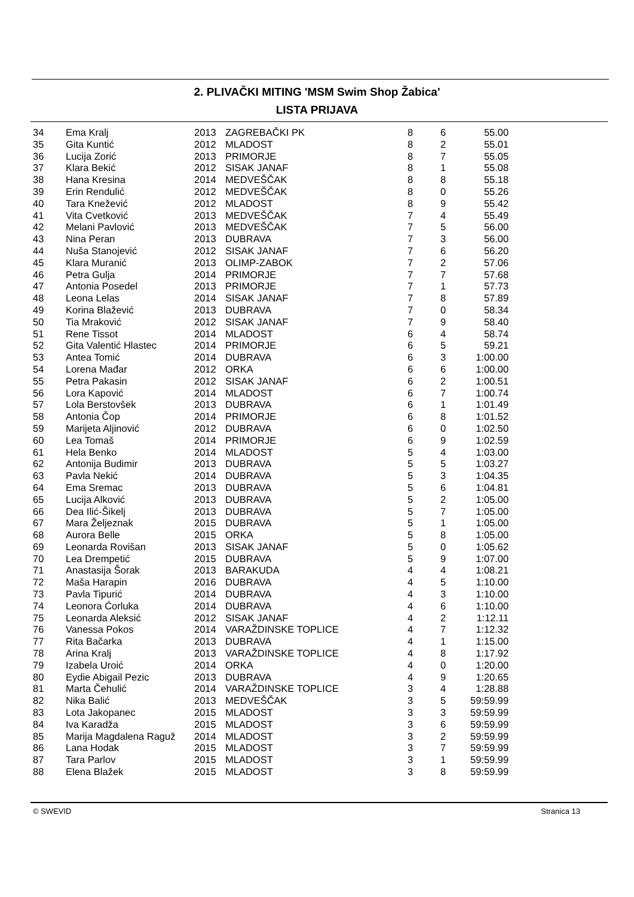2. PLIVAČKI MITING 'MSM Swim Shop Žabica'
LISTA PRIJAVA
| 34 | Ema Kralj | 2013 | ZAGREBAČKI PK | 8 | 6 | 55.00 |
| 35 | Gita Kuntić | 2012 | MLADOST | 8 | 2 | 55.01 |
| 36 | Lucija Zorić | 2013 | PRIMORJE | 8 | 7 | 55.05 |
| 37 | Klara Bekić | 2012 | SISAK JANAF | 8 | 1 | 55.08 |
| 38 | Hana Kresina | 2014 | MEDVEŠČAK | 8 | 8 | 55.18 |
| 39 | Erin Rendulić | 2012 | MEDVEŠČAK | 8 | 0 | 55.26 |
| 40 | Tara Knežević | 2012 | MLADOST | 8 | 9 | 55.42 |
| 41 | Vita Cvetković | 2013 | MEDVEŠČAK | 7 | 4 | 55.49 |
| 42 | Melani Pavlović | 2013 | MEDVEŠČAK | 7 | 5 | 56.00 |
| 43 | Nina Peran | 2013 | DUBRAVA | 7 | 3 | 56.00 |
| 44 | Nuša Stanojević | 2012 | SISAK JANAF | 7 | 6 | 56.20 |
| 45 | Klara Muranić | 2013 | OLIMP-ZABOK | 7 | 2 | 57.06 |
| 46 | Petra Gulja | 2014 | PRIMORJE | 7 | 7 | 57.68 |
| 47 | Antonia Posedel | 2013 | PRIMORJE | 7 | 1 | 57.73 |
| 48 | Leona Lelas | 2014 | SISAK JANAF | 7 | 8 | 57.89 |
| 49 | Korina Blažević | 2013 | DUBRAVA | 7 | 0 | 58.34 |
| 50 | Tia Mraković | 2012 | SISAK JANAF | 7 | 9 | 58.40 |
| 51 | Rene Tissot | 2014 | MLADOST | 6 | 4 | 58.74 |
| 52 | Gita Valentić Hlastec | 2014 | PRIMORJE | 6 | 5 | 59.21 |
| 53 | Antea Tomić | 2014 | DUBRAVA | 6 | 3 | 1:00.00 |
| 54 | Lorena Mađar | 2012 | ORKA | 6 | 6 | 1:00.00 |
| 55 | Petra Pakasin | 2012 | SISAK JANAF | 6 | 2 | 1:00.51 |
| 56 | Lora Kapović | 2014 | MLADOST | 6 | 7 | 1:00.74 |
| 57 | Lola Berstovšek | 2013 | DUBRAVA | 6 | 1 | 1:01.49 |
| 58 | Antonia Čop | 2014 | PRIMORJE | 6 | 8 | 1:01.52 |
| 59 | Marijeta Aljinović | 2012 | DUBRAVA | 6 | 0 | 1:02.50 |
| 60 | Lea Tomaš | 2014 | PRIMORJE | 6 | 9 | 1:02.59 |
| 61 | Hela Benko | 2014 | MLADOST | 5 | 4 | 1:03.00 |
| 62 | Antonija Budimir | 2013 | DUBRAVA | 5 | 5 | 1:03.27 |
| 63 | Pavla Nekić | 2014 | DUBRAVA | 5 | 3 | 1:04.35 |
| 64 | Ema Sremac | 2013 | DUBRAVA | 5 | 6 | 1:04.81 |
| 65 | Lucija Alković | 2013 | DUBRAVA | 5 | 2 | 1:05.00 |
| 66 | Dea Ilić-Šikelj | 2013 | DUBRAVA | 5 | 7 | 1:05.00 |
| 67 | Mara Željeznak | 2015 | DUBRAVA | 5 | 1 | 1:05.00 |
| 68 | Aurora Belle | 2015 | ORKA | 5 | 8 | 1:05.00 |
| 69 | Leonarda Rovišan | 2013 | SISAK JANAF | 5 | 0 | 1:05.62 |
| 70 | Lea Drempetić | 2015 | DUBRAVA | 5 | 9 | 1:07.00 |
| 71 | Anastasija Šorak | 2013 | BARAKUDA | 4 | 4 | 1:08.21 |
| 72 | Maša Harapin | 2016 | DUBRAVA | 4 | 5 | 1:10.00 |
| 73 | Pavla Tipurić | 2014 | DUBRAVA | 4 | 3 | 1:10.00 |
| 74 | Leonora Ćorluka | 2014 | DUBRAVA | 4 | 6 | 1:10.00 |
| 75 | Leonarda Aleksić | 2012 | SISAK JANAF | 4 | 2 | 1:12.11 |
| 76 | Vanessa Pokos | 2014 | VARAŽDINSKE TOPLICE | 4 | 7 | 1:12.32 |
| 77 | Rita Bačarka | 2013 | DUBRAVA | 4 | 1 | 1:15.00 |
| 78 | Arina Kralj | 2013 | VARAŽDINSKE TOPLICE | 4 | 8 | 1:17.92 |
| 79 | Izabela Uroić | 2014 | ORKA | 4 | 0 | 1:20.00 |
| 80 | Eydie Abigail Pezic | 2013 | DUBRAVA | 4 | 9 | 1:20.65 |
| 81 | Marta Čehulić | 2014 | VARAŽDINSKE TOPLICE | 3 | 4 | 1:28.88 |
| 82 | Nika Balić | 2013 | MEDVEŠČAK | 3 | 5 | 59:59.99 |
| 83 | Lota Jakopanec | 2015 | MLADOST | 3 | 3 | 59:59.99 |
| 84 | Iva Karadža | 2015 | MLADOST | 3 | 6 | 59:59.99 |
| 85 | Marija Magdalena Raguž | 2014 | MLADOST | 3 | 2 | 59:59.99 |
| 86 | Lana Hodak | 2015 | MLADOST | 3 | 7 | 59:59.99 |
| 87 | Tara Parlov | 2015 | MLADOST | 3 | 1 | 59:59.99 |
| 88 | Elena Blažek | 2015 | MLADOST | 3 | 8 | 59:59.99 |
© SWEVID Stranica 13